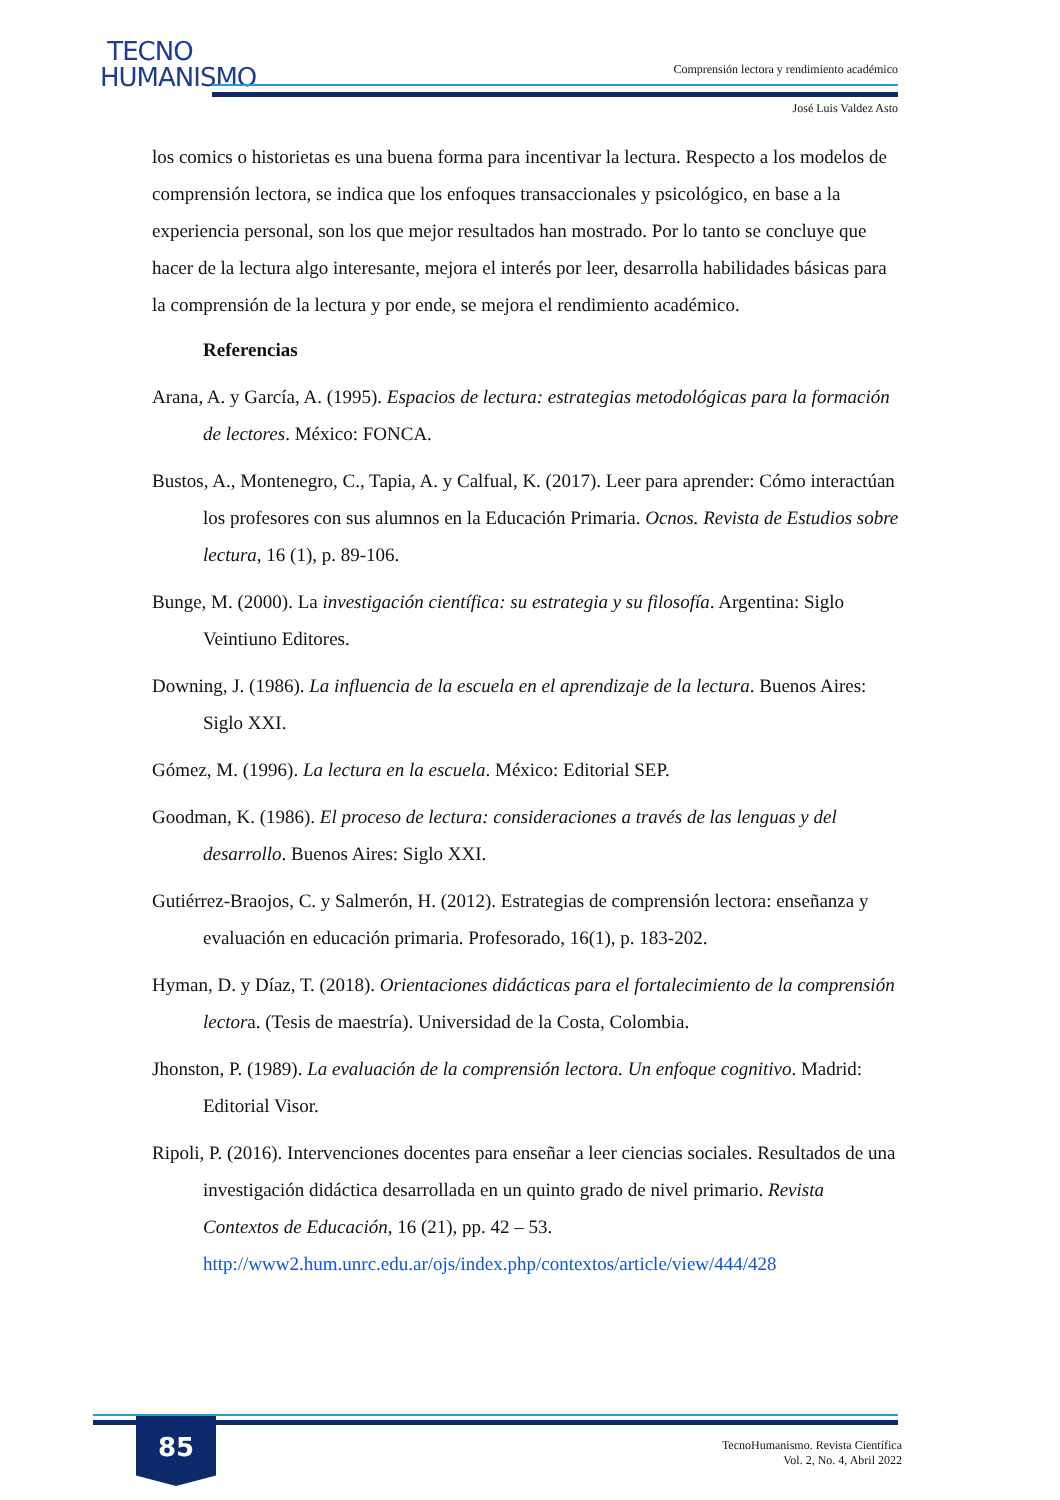TECNO
HUMANISMO
Comprensión lectora y rendimiento académico
José Luis Valdez Asto
los comics o historietas es una buena forma para incentivar la lectura. Respecto a los modelos de comprensión lectora, se indica que los enfoques transaccionales y psicológico, en base a la experiencia personal, son los que mejor resultados han mostrado. Por lo tanto se concluye que hacer de la lectura algo interesante, mejora el interés por leer, desarrolla habilidades básicas para la comprensión de la lectura y por ende, se mejora el rendimiento académico.
Referencias
Arana, A. y García, A. (1995). Espacios de lectura: estrategias metodológicas para la formación de lectores. México: FONCA.
Bustos, A., Montenegro, C., Tapia, A. y Calfual, K. (2017). Leer para aprender: Cómo interactúan los profesores con sus alumnos en la Educación Primaria. Ocnos. Revista de Estudios sobre lectura, 16 (1), p. 89-106.
Bunge, M. (2000). La investigación científica: su estrategia y su filosofía. Argentina: Siglo Veintiuno Editores.
Downing, J. (1986). La influencia de la escuela en el aprendizaje de la lectura. Buenos Aires: Siglo XXI.
Gómez, M. (1996). La lectura en la escuela. México: Editorial SEP.
Goodman, K. (1986). El proceso de lectura: consideraciones a través de las lenguas y del desarrollo. Buenos Aires: Siglo XXI.
Gutiérrez-Braojos, C. y Salmerón, H. (2012). Estrategias de comprensión lectora: enseñanza y evaluación en educación primaria. Profesorado, 16(1), p. 183-202.
Hyman, D. y Díaz, T. (2018). Orientaciones didácticas para el fortalecimiento de la comprensión lectora. (Tesis de maestría). Universidad de la Costa, Colombia.
Jhonston, P. (1989). La evaluación de la comprensión lectora. Un enfoque cognitivo. Madrid: Editorial Visor.
Ripoli, P. (2016). Intervenciones docentes para enseñar a leer ciencias sociales. Resultados de una investigación didáctica desarrollada en un quinto grado de nivel primario. Revista Contextos de Educación, 16 (21), pp. 42 – 53. http://www2.hum.unrc.edu.ar/ojs/index.php/contextos/article/view/444/428
85
TecnoHumanismo. Revista Científica
Vol. 2, No. 4, Abril 2022